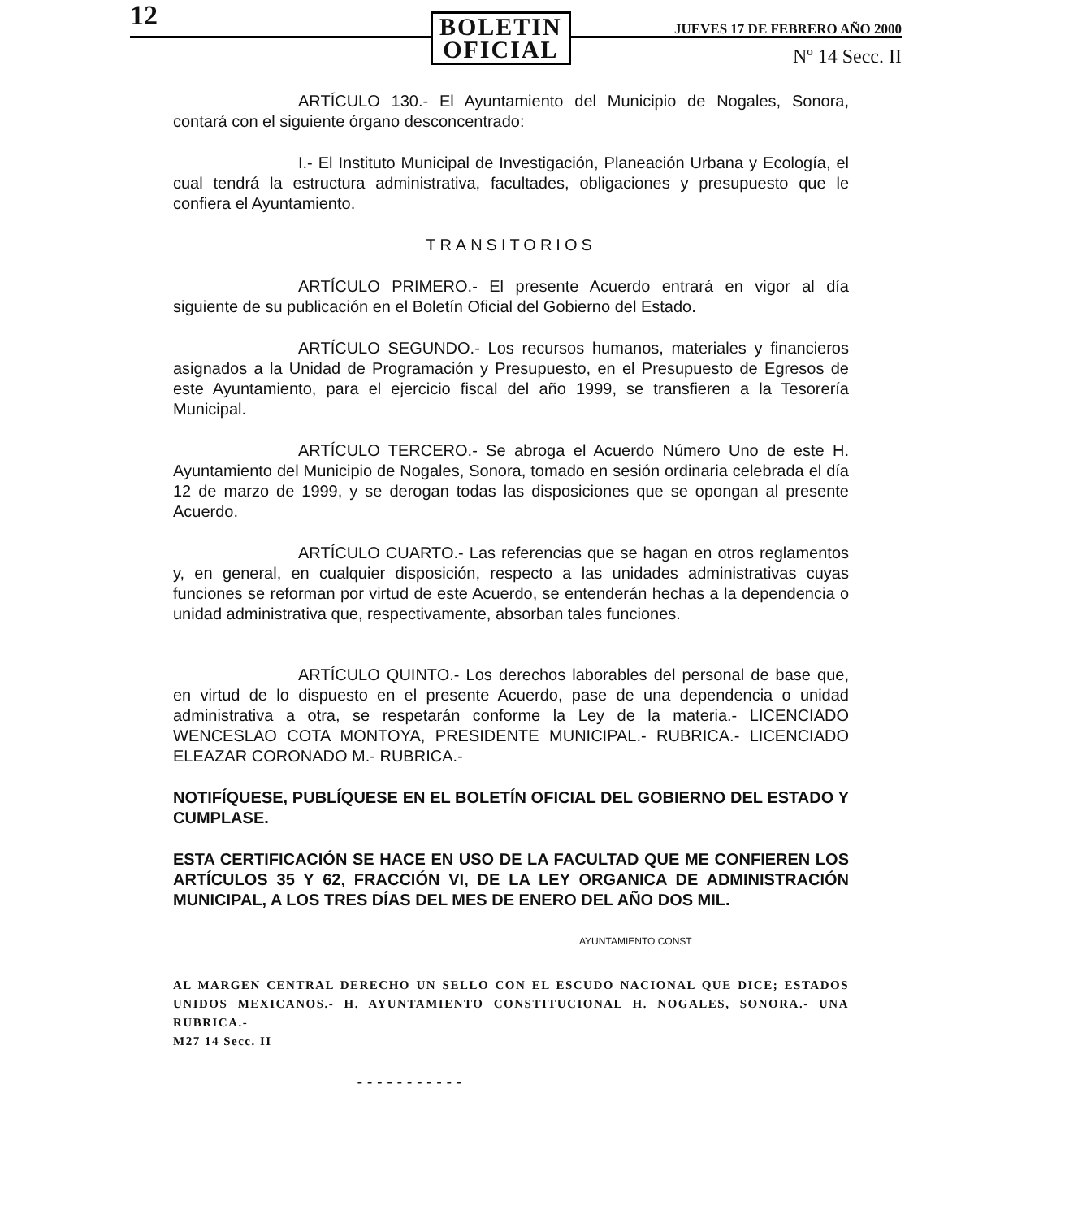12
BOLETIN
OFICIAL
JUEVES 17 DE FEBRERO AÑO 2000
Nº 14 Secc. II
ARTÍCULO 130.- El Ayuntamiento del Municipio de Nogales, Sonora, contará con el siguiente órgano desconcentrado:
I.- El Instituto Municipal de Investigación, Planeación Urbana y Ecología, el cual tendrá la estructura administrativa, facultades, obligaciones y presupuesto que le confiera el Ayuntamiento.
TRANSITORIOS
ARTÍCULO PRIMERO.- El presente Acuerdo entrará en vigor al día siguiente de su publicación en el Boletín Oficial del Gobierno del Estado.
ARTÍCULO SEGUNDO.- Los recursos humanos, materiales y financieros asignados a la Unidad de Programación y Presupuesto, en el Presupuesto de Egresos de este Ayuntamiento, para el ejercicio fiscal del año 1999, se transfieren a la Tesorería Municipal.
ARTÍCULO TERCERO.- Se abroga el Acuerdo Número Uno de este H. Ayuntamiento del Municipio de Nogales, Sonora, tomado en sesión ordinaria celebrada el día 12 de marzo de 1999, y se derogan todas las disposiciones que se opongan al presente Acuerdo.
ARTÍCULO CUARTO.- Las referencias que se hagan en otros reglamentos y, en general, en cualquier disposición, respecto a las unidades administrativas cuyas funciones se reforman por virtud de este Acuerdo, se entenderán hechas a la dependencia o unidad administrativa que, respectivamente, absorban tales funciones.
ARTÍCULO QUINTO.- Los derechos laborables del personal de base que, en virtud de lo dispuesto en el presente Acuerdo, pase de una dependencia o unidad administrativa a otra, se respetarán conforme la Ley de la materia.- LICENCIADO WENCESLAO COTA MONTOYA, PRESIDENTE MUNICIPAL.- RUBRICA.- LICENCIADO ELEAZAR CORONADO M.- RUBRICA.-
NOTIFÍQUESE, PUBLÍQUESE EN EL BOLETÍN OFICIAL DEL GOBIERNO DEL ESTADO Y CUMPLASE.
ESTA CERTIFICACIÓN SE HACE EN USO DE LA FACULTAD QUE ME CONFIEREN LOS ARTÍCULOS 35 Y 62, FRACCIÓN VI, DE LA LEY ORGANICA DE ADMINISTRACIÓN MUNICIPAL, A LOS TRES DÍAS DEL MES DE ENERO DEL AÑO DOS MIL.
AYUNTAMIENTO CONST
AL MARGEN CENTRAL DERECHO UN SELLO CON EL ESCUDO NACIONAL QUE DICE; ESTADOS UNIDOS MEXICANOS.- H. AYUNTAMIENTO CONSTITUCIONAL H. NOGALES, SONORA.- UNA RUBRICA.-
M27 14 Secc. II
- - - - - - - - - - -